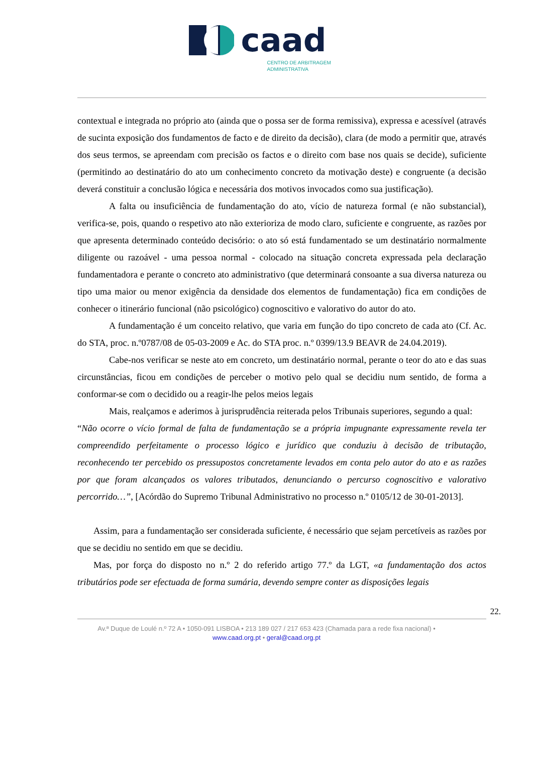caad
CENTRO DE ARBITRAGEM
ADMINISTRATIVA
contextual e integrada no próprio ato (ainda que o possa ser de forma remissiva), expressa e acessível (através de sucinta exposição dos fundamentos de facto e de direito da decisão), clara (de modo a permitir que, através dos seus termos, se apreendam com precisão os factos e o direito com base nos quais se decide), suficiente (permitindo ao destinatário do ato um conhecimento concreto da motivação deste) e congruente (a decisão deverá constituir a conclusão lógica e necessária dos motivos invocados como sua justificação).
A falta ou insuficiência de fundamentação do ato, vício de natureza formal (e não substancial), verifica-se, pois, quando o respetivo ato não exterioriza de modo claro, suficiente e congruente, as razões por que apresenta determinado conteúdo decisório: o ato só está fundamentado se um destinatário normalmente diligente ou razoável - uma pessoa normal - colocado na situação concreta expressada pela declaração fundamentadora e perante o concreto ato administrativo (que determinará consoante a sua diversa natureza ou tipo uma maior ou menor exigência da densidade dos elementos de fundamentação) fica em condições de conhecer o itinerário funcional (não psicológico) cognoscitivo e valorativo do autor do ato.
A fundamentação é um conceito relativo, que varia em função do tipo concreto de cada ato (Cf. Ac. do STA, proc. n.º0787/08 de 05-03-2009 e Ac. do STA proc. n.º 0399/13.9 BEAVR de 24.04.2019).
Cabe-nos verificar se neste ato em concreto, um destinatário normal, perante o teor do ato e das suas circunstâncias, ficou em condições de perceber o motivo pelo qual se decidiu num sentido, de forma a conformar-se com o decidido ou a reagir-lhe pelos meios legais
Mais, realçamos e aderimos à jurisprudência reiterada pelos Tribunais superiores, segundo a qual:
“Não ocorre o vício formal de falta de fundamentação se a própria impugnante expressamente revela ter compreendido perfeitamente o processo lógico e jurídico que conduziu à decisão de tributação, reconhecendo ter percebido os pressupostos concretamente levados em conta pelo autor do ato e as razões por que foram alcançados os valores tributados, denunciando o percurso cognoscitivo e valorativo percorrido…”, [Acórdão do Supremo Tribunal Administrativo no processo n.º 0105/12 de 30-01-2013].
Assim, para a fundamentação ser considerada suficiente, é necessário que sejam percetíveis as razões por que se decidiu no sentido em que se decidiu.
Mas, por força do disposto no n.º 2 do referido artigo 77.º da LGT, «a fundamentação dos actos tributários pode ser efectuada de forma sumária, devendo sempre conter as disposições legais
22.
Av.ª Duque de Loulé n.º 72 A • 1050-091 LISBOA • 213 189 027 / 217 653 423 (Chamada para a rede fixa nacional) •
www.caad.org.pt • geral@caad.org.pt